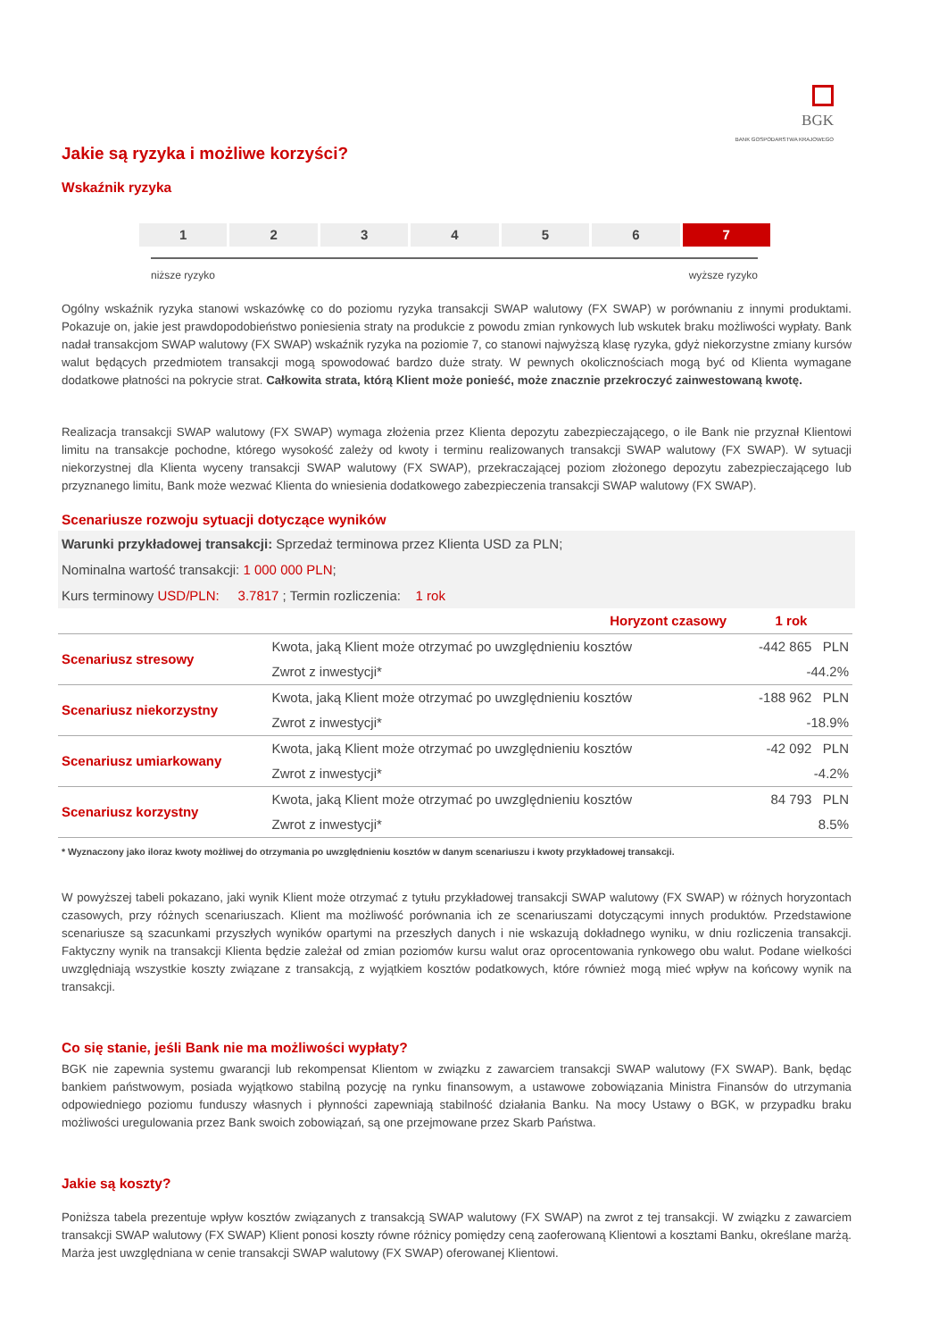BGK
BANK GOSPODARSTWA KRAJOWEGO
Jakie są ryzyka i możliwe korzyści?
Wskaźnik ryzyka
1 2 3 4 5 6 7
niższe ryzyko wyższe ryzyko
Ogólny wskaźnik ryzyka stanowi wskazówkę co do poziomu ryzyka transakcji SWAP walutowy (FX SWAP) w porównaniu z innymi produktami. Pokazuje on, jakie jest prawdopodobieństwo poniesienia straty na produkcie z powodu zmian rynkowych lub wskutek braku możliwości wypłaty. Bank nadał transakcjom SWAP walutowy (FX SWAP) wskaźnik ryzyka na poziomie 7, co stanowi najwyższą klasę ryzyka, gdyż niekorzystne zmiany kursów walut będących przedmiotem transakcji mogą spowodować bardzo duże straty. W pewnych okolicznościach mogą być od Klienta wymagane dodatkowe płatności na pokrycie strat. Całkowita strata, którą Klient może ponieść, może znacznie przekroczyć zainwestowaną kwotę.
Realizacja transakcji SWAP walutowy (FX SWAP) wymaga złożenia przez Klienta depozytu zabezpieczającego, o ile Bank nie przyznał Klientowi limitu na transakcje pochodne, którego wysokość zależy od kwoty i terminu realizowanych transakcji SWAP walutowy (FX SWAP). W sytuacji niekorzystnej dla Klienta wyceny transakcji SWAP walutowy (FX SWAP), przekraczającej poziom złożonego depozytu zabezpieczającego lub przyznanego limitu, Bank może wezwać Klienta do wniesienia dodatkowego zabezpieczenia transakcji SWAP walutowy (FX SWAP).
Scenariusze rozwoju sytuacji dotyczące wyników
Warunki przykładowej transakcji: Sprzedaż terminowa przez Klienta USD za PLN;
Nominalna wartość transakcji: 1 000 000 PLN;
Kurs terminowy USD/PLN: 3.7817 ; Termin rozliczenia: 1 rok
| | Horyzont czasowy | 1 rok |
| --- | --- | --- |
| Scenariusz stresowy | Kwota, jaką Klient może otrzymać po uwzględnieniu kosztów | -442 865 PLN |
| | Zwrot z inwestycji* | -44.2% |
| Scenariusz niekorzystny | Kwota, jaką Klient może otrzymać po uwzględnieniu kosztów | -188 962 PLN |
| | Zwrot z inwestycji* | -18.9% |
| Scenariusz umiarkowany | Kwota, jaką Klient może otrzymać po uwzględnieniu kosztów | -42 092 PLN |
| | Zwrot z inwestycji* | -4.2% |
| Scenariusz korzystny | Kwota, jaką Klient może otrzymać po uwzględnieniu kosztów | 84 793 PLN |
| | Zwrot z inwestycji* | 8.5% |
| * Wyznaczony jako iloraz kwoty możliwej do otrzymania po uwzględnieniu kosztów w danym scenariuszu i kwoty przykładowej transakcji. | | |
W powyższej tabeli pokazano, jaki wynik Klient może otrzymać z tytułu przykładowej transakcji SWAP walutowy (FX SWAP) w różnych horyzontach czasowych, przy różnych scenariuszach. Klient ma możliwość porównania ich ze scenariuszami dotyczącymi innych produktów. Przedstawione scenariusze są szacunkami przyszłych wyników opartymi na przeszłych danych i nie wskazują dokładnego wyniku, w dniu rozliczenia transakcji. Faktyczny wynik na transakcji Klienta będzie zależał od zmian poziomów kursu walut oraz oprocentowania rynkowego obu walut. Podane wielkości uwzględniają wszystkie koszty związane z transakcją, z wyjątkiem kosztów podatkowych, które również mogą mieć wpływ na końcowy wynik na transakcji.
Co się stanie, jeśli Bank nie ma możliwości wypłaty?
BGK nie zapewnia systemu gwarancji lub rekompensat Klientom w związku z zawarciem transakcji SWAP walutowy (FX SWAP). Bank, będąc bankiem państwowym, posiada wyjątkowo stabilną pozycję na rynku finansowym, a ustawowe zobowiązania Ministra Finansów do utrzymania odpowiedniego poziomu funduszy własnych i płynności zapewniają stabilność działania Banku. Na mocy Ustawy o BGK, w przypadku braku możliwości uregulowania przez Bank swoich zobowiązań, są one przejmowane przez Skarb Państwa.
Jakie są koszty?
Poniższa tabela prezentuje wpływ kosztów związanych z transakcją SWAP walutowy (FX SWAP) na zwrot z tej transakcji. W związku z zawarciem transakcji SWAP walutowy (FX SWAP) Klient ponosi koszty równe różnicy pomiędzy ceną zaoferowaną Klientowi a kosztami Banku, określane marżą. Marża jest uwzględniana w cenie transakcji SWAP walutowy (FX SWAP) oferowanej Klientowi.